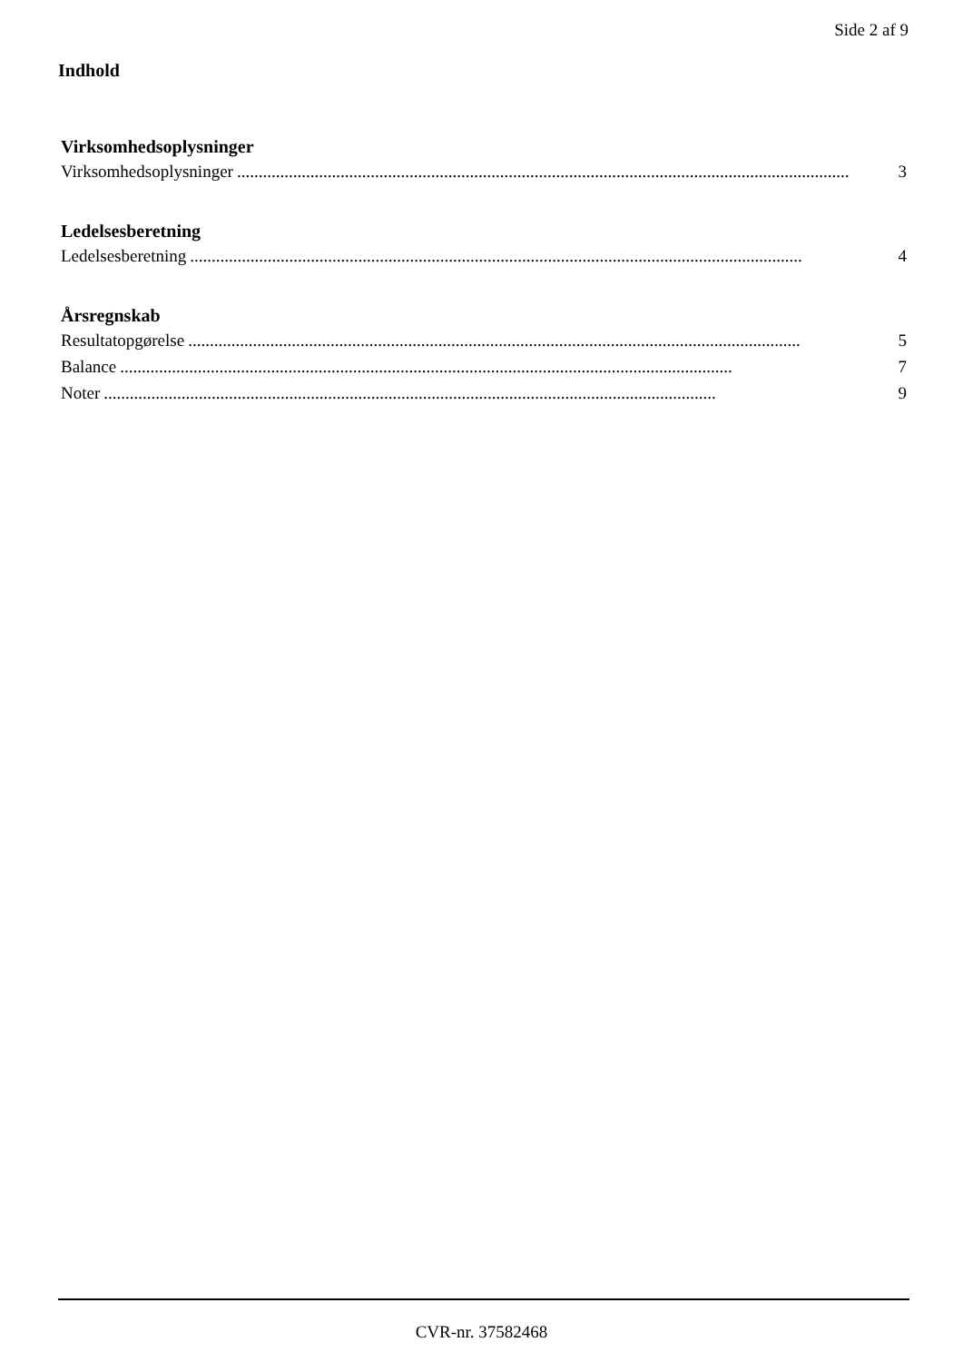Side 2 af 9
Indhold
Virksomhedsoplysninger
Virksomhedsoplysninger.............................................................................................................................................. 3
Ledelsesberetning
Ledelsesberetning.............................................................................................................................................. 4
Årsregnskab
Resultatopgørelse.............................................................................................................................................. 5
Balance.............................................................................................................................................. 7
Noter.............................................................................................................................................. 9
CVR-nr. 37582468